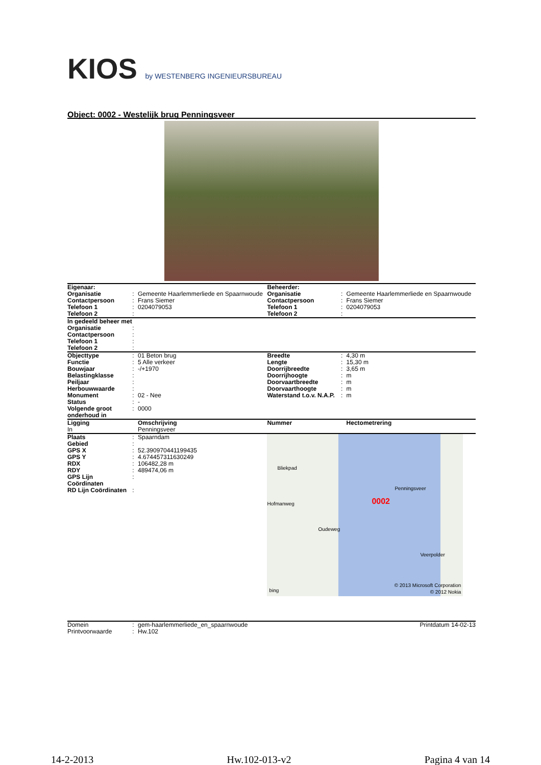KIOS by WESTENBERG INGENIEURSBUREAU
Object: 0002 - Westelijk brug Penningsveer
| Eigenaar: | | | Beheerder: | | |
| Organisatie | : | Gemeente Haarlemmerliede en Spaarnwoude | Organisatie | : | Gemeente Haarlemmerliede en Spaarnwoude |
| Contactpersoon | : | Frans Siemer | Contactpersoon | : | Frans Siemer |
| Telefoon 1 | : | 0204079053 | Telefoon 1 | : | 0204079053 |
| Telefoon 2 | : | | Telefoon 2 | : | |
| In gedeeld beheer met | | | | | |
| Organisatie | : | | | | |
| Contactpersoon | : | | | | |
| Telefoon 1 | : | | | | |
| Telefoon 2 | : | | | | |
| Objecttype | : | 01 Beton brug | Breedte | : | 4,30 m |
| Functie | : | 5 Alle verkeer | Lengte | : | 15,30 m |
| Bouwjaar | : | -/+1970 | Doorrijbreedte | : | 3,65 m |
| Belastingklasse | : | | Doorrijhoogte | : | m |
| Peiljaar | : | | Doorvaartbreedte | : | m |
| Herbouwwaarde | : | | Doorvaarthoogte | : | m |
| Monument | : | 02 - Nee | Waterstand t.o.v. N.A.P. | : | m |
| Status | : | - | | | |
| Volgende groot onderhoud in | : | 0000 | | | |
| Ligging | | Omschrijving | Nummer | | Hectometrering |
| In | | Penningsveer | | | |
| / Plaats / : / Spaarndam / / Gebied / : / / / GPS X / : / 52.390970441199435 / / GPS Y / : / 4.674457311630249 / / RDX / : / 106482,28 m / / RDY / : / 489474,06 m / / GPS Lijn Coördinaten / : / / / RD Lijn Coördinaten / : / / | | | 0002 Bliekpad Oudeweg Hofmanweg Veerpolder Penningsveer bing © 2013 Microsoft Corporation © 2012 Nokia | | |
| Domein | : | gem-haarlemmerliede_en_spaarnwoude | Printdatum 14-02-13 |
| Printvoorwaarde | : | Hw.102 | |
14-2-2013 Hw.102-013-v2 Pagina 4 van 14